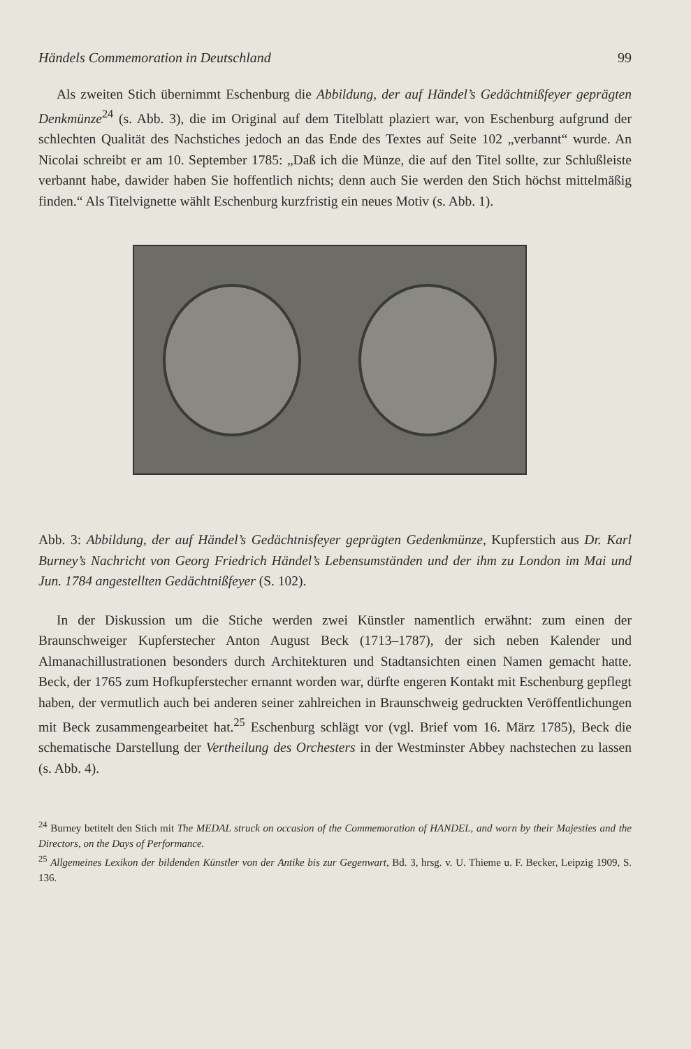Händels Commemoration in Deutschland 99
Als zweiten Stich übernimmt Eschenburg die Abbildung, der auf Händel’s Gedächtnißfeyer geprägten Denkmünze<sup>24</sup> (s. Abb. 3), die im Original auf dem Titelblatt plaziert war, von Eschenburg aufgrund der schlechten Qualität des Nachstiches jedoch an das Ende des Textes auf Seite 102 „verbannt“ wurde. An Nicolai schreibt er am 10. September 1785: „Daß ich die Münze, die auf den Titel sollte, zur Schlußleiste verbannt habe, dawider haben Sie hoffentlich nichts; denn auch Sie werden den Stich höchst mittelmäßig finden.“ Als Titelvignette wählt Eschenburg kurzfristig ein neues Motiv (s. Abb. 1).
Abb. 3: Abbildung, der auf Händel’s Gedächtnisfeyer geprägten Gedenkmünze, Kupferstich aus Dr. Karl Burney’s Nachricht von Georg Friedrich Händel’s Lebensumständen und der ihm zu London im Mai und Jun. 1784 angestellten Gedächtnißfeyer (S. 102).
In der Diskussion um die Stiche werden zwei Künstler namentlich erwähnt: zum einen der Braunschweiger Kupferstecher Anton August Beck (1713–1787), der sich neben Kalender und Almanachillustrationen besonders durch Architekturen und Stadtansichten einen Namen gemacht hatte. Beck, der 1765 zum Hofkupferstecher ernannt worden war, dürfte engeren Kontakt mit Eschenburg gepflegt haben, der vermutlich auch bei anderen seiner zahlreichen in Braunschweig gedruckten Veröffentlichungen mit Beck zusammengearbeitet hat.<sup>25</sup> Eschenburg schlägt vor (vgl. Brief vom 16. März 1785), Beck die schematische Darstellung der Vertheilung des Orchesters in der Westminster Abbey nachstechen zu lassen (s. Abb. 4).
<sup>24</sup> Burney betitelt den Stich mit The MEDAL struck on occasion of the Commemoration of HANDEL, and worn by their Majesties and the Directors, on the Days of Performance.
<sup>25</sup> Allgemeines Lexikon der bildenden Künstler von der Antike bis zur Gegenwart, Bd. 3, hrsg. v. U. Thieme u. F. Becker, Leipzig 1909, S. 136.